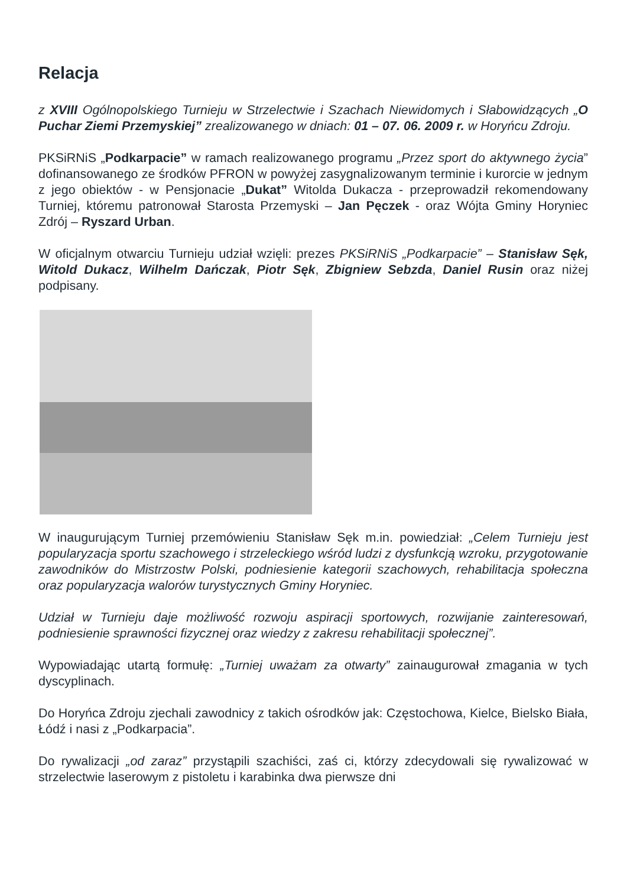Relacja
z XVIII Ogólnopolskiego Turnieju w Strzelectwie i Szachach Niewidomych i Słabowidzących „O Puchar Ziemi Przemyskiej” zrealizowanego w dniach: 01 – 07. 06. 2009 r. w Horyńcu Zdroju.
PKSiRNiS „Podkarpacie” w ramach realizowanego programu „Przez sport do aktywnego życia” dofinansowanego ze środków PFRON w powyżej zasygnalizowanym terminie i kurorcie w jednym z jego obiektów - w Pensjonacie „Dukat” Witolda Dukacza - przeprowadził rekomendowany Turniej, któremu patronował Starosta Przemyski – Jan Pęczek - oraz Wójta Gminy Horyniec Zdrój – Ryszard Urban.
W oficjalnym otwarciu Turnieju udział wzięli: prezes PKSiRNiS „Podkarpacie” – Stanisław Sęk, Witold Dukacz, Wilhelm Dańczak, Piotr Sęk, Zbigniew Sebzda, Daniel Rusin oraz niżej podpisany.
W inaugurującym Turniej przemówieniu Stanisław Sęk m.in. powiedział: „Celem Turnieju jest popularyzacja sportu szachowego i strzeleckiego wśród ludzi z dysfunkcją wzroku, przygotowanie zawodników do Mistrzostw Polski, podniesienie kategorii szachowych, rehabilitacja społeczna oraz popularyzacja walorów turystycznych Gminy Horyniec.
Udział w Turnieju daje możliwość rozwoju aspiracji sportowych, rozwijanie zainteresowań, podniesienie sprawności fizycznej oraz wiedzy z zakresu rehabilitacji społecznej”.
Wypowiadając utartą formułę: „Turniej uważam za otwarty” zainaugurował zmagania w tych dyscyplinach.
Do Horyńca Zdroju zjechali zawodnicy z takich ośrodków jak: Częstochowa, Kielce, Bielsko Biała, Łódź i nasi z „Podkarpacia”.
Do rywalizacji „od zaraz” przystąpili szachiści, zaś ci, którzy zdecydowali się rywalizować w strzelectwie laserowym z pistoletu i karabinka dwa pierwsze dni